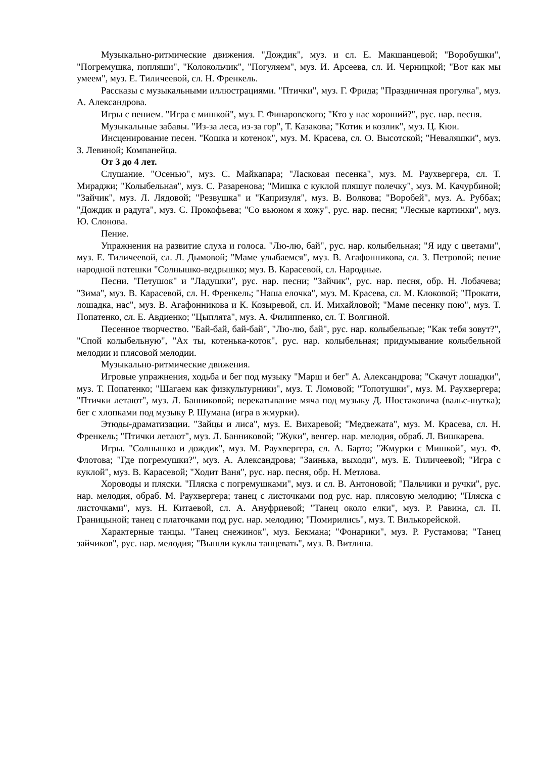Музыкально-ритмические движения. "Дождик", муз. и сл. Е. Макшанцевой; "Воробушки", "Погремушка, попляши", "Колокольчик", "Погуляем", муз. И. Арсеева, сл. И. Черницкой; "Вот как мы умеем", муз. Е. Тиличеевой, сл. Н. Френкель.
Рассказы с музыкальными иллюстрациями. "Птички", муз. Г. Фрида; "Праздничная прогулка", муз. А. Александрова.
Игры с пением. "Игра с мишкой", муз. Г. Финаровского; "Кто у нас хороший?", рус. нар. песня.
Музыкальные забавы. "Из-за леса, из-за гор", Т. Казакова; "Котик и козлик", муз. Ц. Кюи.
Инсценирование песен. "Кошка и котенок", муз. М. Красева, сл. О. Высотской; "Неваляшки", муз. З. Левиной; Компанейца.
От 3 до 4 лет.
Слушание. "Осенью", муз. С. Майкапара; "Ласковая песенка", муз. М. Раухвергера, сл. Т. Мираджи; "Колыбельная", муз. С. Разаренова; "Мишка с куклой пляшут полечку", муз. М. Качурбиной; "Зайчик", муз. Л. Лядовой; "Резвушка" и "Капризуля", муз. В. Волкова; "Воробей", муз. А. Руббах; "Дождик и радуга", муз. С. Прокофьева; "Со вьюном я хожу", рус. нар. песня; "Лесные картинки", муз. Ю. Слонова.
Пение.
Упражнения на развитие слуха и голоса. "Лю-лю, бай", рус. нар. колыбельная; "Я иду с цветами", муз. Е. Тиличеевой, сл. Л. Дымовой; "Маме улыбаемся", муз. В. Агафонникова, сл. З. Петровой; пение народной потешки "Солнышко-ведрышко; муз. В. Карасевой, сл. Народные.
Песни. "Петушок" и "Ладушки", рус. нар. песни; "Зайчик", рус. нар. песня, обр. Н. Лобачева; "Зима", муз. В. Карасевой, сл. Н. Френкель; "Наша елочка", муз. М. Красева, сл. М. Клоковой; "Прокати, лошадка, нас", муз. В. Агафонникова и К. Козыревой, сл. И. Михайловой; "Маме песенку пою", муз. Т. Попатенко, сл. Е. Авдиенко; "Цыплята", муз. А. Филиппенко, сл. Т. Волгиной.
Песенное творчество. "Бай-бай, бай-бай", "Лю-лю, бай", рус. нар. колыбельные; "Как тебя зовут?", "Спой колыбельную", "Ах ты, котенька-коток", рус. нар. колыбельная; придумывание колыбельной мелодии и плясовой мелодии.
Музыкально-ритмические движения.
Игровые упражнения, ходьба и бег под музыку "Марш и бег" А. Александрова; "Скачут лошадки", муз. Т. Попатенко; "Шагаем как физкультурники", муз. Т. Ломовой; "Топотушки", муз. М. Раухвергера; "Птички летают", муз. Л. Банниковой; перекатывание мяча под музыку Д. Шостаковича (вальс-шутка); бег с хлопками под музыку Р. Шумана (игра в жмурки).
Этюды-драматизации. "Зайцы и лиса", муз. Е. Вихаревой; "Медвежата", муз. М. Красева, сл. Н. Френкель; "Птички летают", муз. Л. Банниковой; "Жуки", венгер. нар. мелодия, обраб. Л. Вишкарева.
Игры. "Солнышко и дождик", муз. М. Раухвергера, сл. А. Барто; "Жмурки с Мишкой", муз. Ф. Флотова; "Где погремушки?", муз. А. Александрова; "Заинька, выходи", муз. Е. Тиличеевой; "Игра с куклой", муз. В. Карасевой; "Ходит Ваня", рус. нар. песня, обр. Н. Метлова.
Хороводы и пляски. "Пляска с погремушками", муз. и сл. В. Антоновой; "Пальчики и ручки", рус. нар. мелодия, обраб. М. Раухвергера; танец с листочками под рус. нар. плясовую мелодию; "Пляска с листочками", муз. Н. Китаевой, сл. А. Ануфриевой; "Танец около елки", муз. Р. Равина, сл. П. Границыной; танец с платочками под рус. нар. мелодию; "Помирились", муз. Т. Вилькорейской.
Характерные танцы. "Танец снежинок", муз. Бекмана; "Фонарики", муз. Р. Рустамова; "Танец зайчиков", рус. нар. мелодия; "Вышли куклы танцевать", муз. В. Витлина.